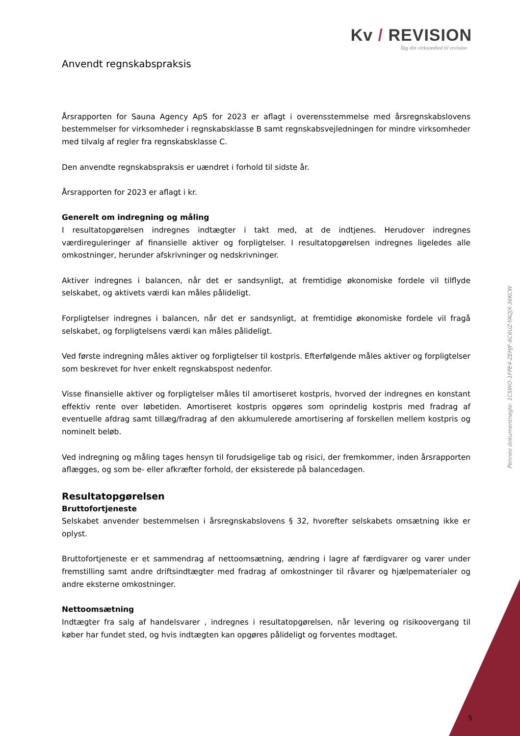Kv / REVISION
Tag din virksomhed til revision
Penneo dokumentnøgle: 1CSWO-1FPE4-ZEHJF-6C6UZ-YAQJX-36KCW
Anvendt regnskabspraksis
Årsrapporten for Sauna Agency ApS for 2023 er aflagt i overensstemmelse med årsregnskabslovens bestemmelser for virksomheder i regnskabsklasse B samt regnskabsvejledningen for mindre virksomheder med tilvalg af regler fra regnskabsklasse C.
Den anvendte regnskabspraksis er uændret i forhold til sidste år.
Årsrapporten for 2023 er aflagt i kr.
Generelt om indregning og måling
I resultatopgørelsen indregnes indtægter i takt med, at de indtjenes. Herudover indregnes værdireguleringer af finansielle aktiver og forpligtelser. I resultatopgørelsen indregnes ligeledes alle omkostninger, herunder afskrivninger og nedskrivninger.
Aktiver indregnes i balancen, når det er sandsynligt, at fremtidige økonomiske fordele vil tilflyde selskabet, og aktivets værdi kan måles pålideligt.
Forpligtelser indregnes i balancen, når det er sandsynligt, at fremtidige økonomiske fordele vil fragå selskabet, og forpligtelsens værdi kan måles pålideligt.
Ved første indregning måles aktiver og forpligtelser til kostpris. Efterfølgende måles aktiver og forpligtelser som beskrevet for hver enkelt regnskabspost nedenfor.
Visse finansielle aktiver og forpligtelser måles til amortiseret kostpris, hvorved der indregnes en konstant effektiv rente over løbetiden. Amortiseret kostpris opgøres som oprindelig kostpris med fradrag af eventuelle afdrag samt tillæg/fradrag af den akkumulerede amortisering af forskellen mellem kostpris og nominelt beløb.
Ved indregning og måling tages hensyn til forudsigelige tab og risici, der fremkommer, inden årsrapporten aflægges, og som be- eller afkræfter forhold, der eksisterede på balancedagen.
Resultatopgørelsen
Bruttofortjeneste
Selskabet anvender bestemmelsen i årsregnskabslovens § 32, hvorefter selskabets omsætning ikke er oplyst.
Bruttofortjeneste er et sammendrag af nettoomsætning, ændring i lagre af færdigvarer og varer under fremstilling samt andre driftsindtægter med fradrag af omkostninger til råvarer og hjælpematerialer og andre eksterne omkostninger.
Nettoomsætning
Indtægter fra salg af handelsvarer , indregnes i resultatopgørelsen, når levering og risikoovergang til køber har fundet sted, og hvis indtægten kan opgøres pålideligt og forventes modtaget.
5